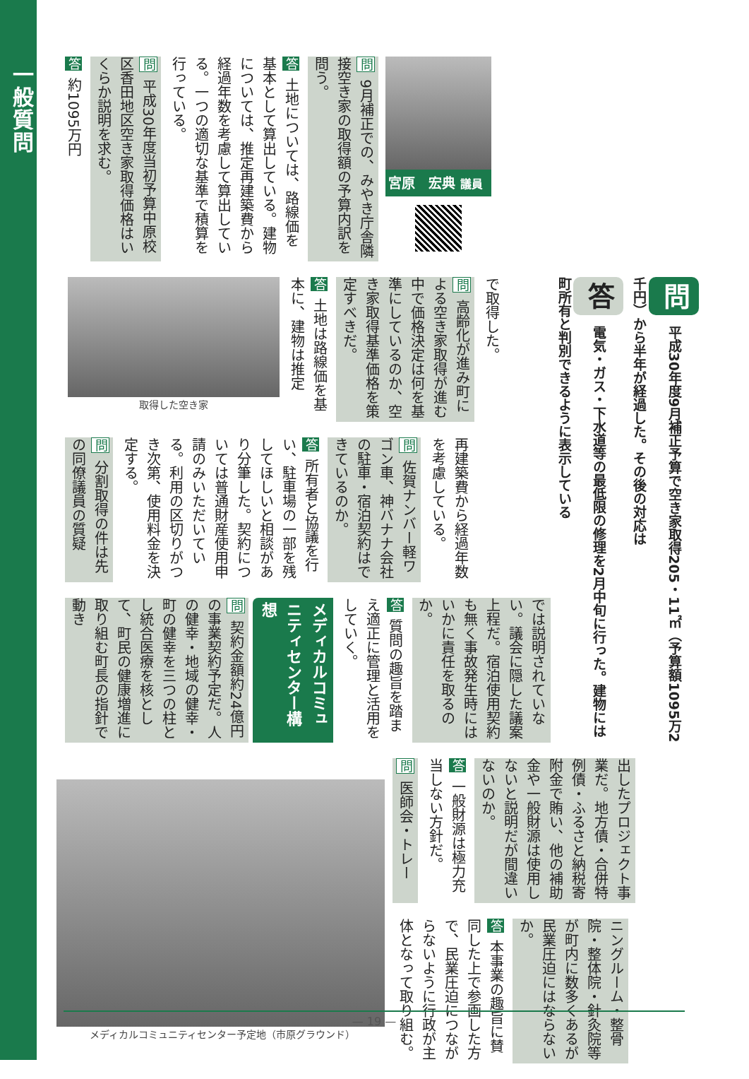一般質問
宮原　宏典 議員
問 9月補正での、みやき庁舎隣接空き家の取得額の予算内訳を問う。
答 土地については、路線価を基本として算出している。建物については、推定再建築費から経過年数を考慮して算出している。一つの適切な基準で積算を行っている。
問 平成30年度当初予算中原校区香田地区空き家取得価格はいくらか説明を求む。
答 約1095万円
問 平成30年度9月補正予算で空き家取得205・11㎡（予算額1095万2千円）から半年が経過した。その後の対応は
答 電気・ガス・下水道等の最低限の修理を2月中旬に行った。建物には町所有と判別できるように表示している
で取得した。
問 高齢化が進み町による空き家取得が進む中で価格決定は何を基準にしているのか、空き家取得基準価格を策定すべきだ。
答 土地は路線価を基本に、建物は推定
取得した空き家
再建築費から経過年数を考慮している。
問 佐賀ナンバー軽ワゴン車、神バナナ会社の駐車・宿泊契約はできているのか。
答 所有者と協議を行い、駐車場の一部を残してほしいと相談があり分筆した。契約については普通財産使用申請のみいただいている。利用の区切りがつき次第、使用料金を決定する。
問 分割取得の件は先の同僚議員の質疑
では説明されていない。議会に隠した議案上程だ。宿泊使用契約も無く事故発生時にはいかに責任を取るのか。
答 質問の趣旨を踏まえ適正に管理と活用をしていく。
メディカルコミュニティセンター構想
問 契約金額約24億円の事業契約予定だ。人の健幸・地域の健幸・町の健幸を三つの柱とし統合医療を核として、町民の健康増進に取り組む町長の指針で動き
出したプロジェクト事業だ。地方債・合併特例債・ふるさと納税寄附金で賄い、他の補助金や一般財源は使用しないと説明だが間違いないのか。
答 一般財源は極力充当しない方針だ。
問 医師会・トレー
ニングルーム・整骨院・整体院・針灸院等が町内に数多くあるが民業圧迫にはならないか。
答 本事業の趣旨に賛同した上で参画した方で、民業圧迫につながらないように行政が主体となって取り組む。
メディカルコミュニティセンター予定地（市原グラウンド）
— 19 —